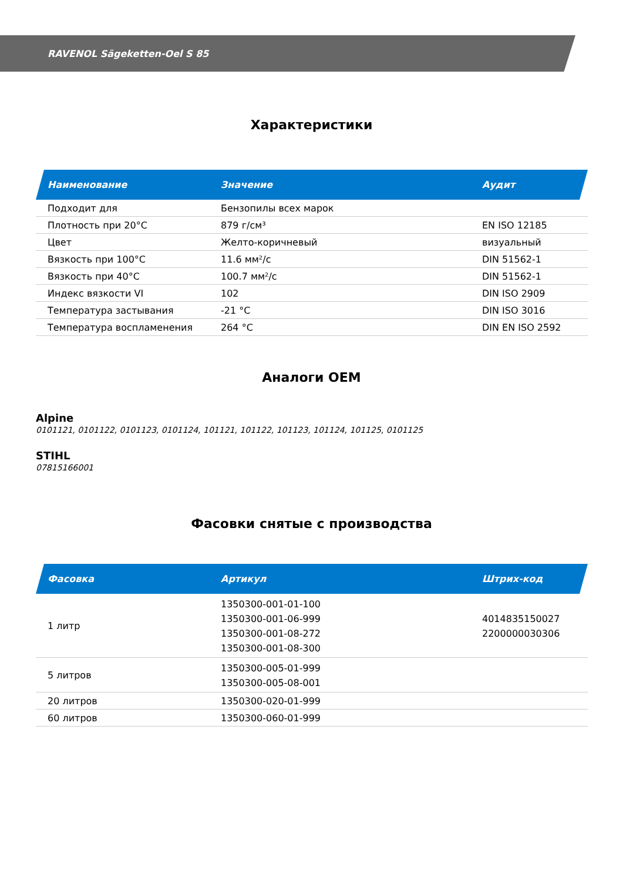RAVENOL Sägeketten-Oel S 85
Характеристики
| Наименование | Значение | Аудит |
| --- | --- | --- |
| Подходит для | Бензопилы всех марок | |
| Плотность при 20°C | 879 г/см³ | EN ISO 12185 |
| Цвет | Желто-коричневый | визуальный |
| Вязкость при 100°C | 11.6 мм²/с | DIN 51562-1 |
| Вязкость при 40°C | 100.7 мм²/с | DIN 51562-1 |
| Индекс вязкости VI | 102 | DIN ISO 2909 |
| Температура застывания | -21 °C | DIN ISO 3016 |
| Температура воспламенения | 264 °C | DIN EN ISO 2592 |
Аналоги OEM
Alpine
0101121, 0101122, 0101123, 0101124, 101121, 101122, 101123, 101124, 101125, 0101125
STIHL
07815166001
Фасовки снятые с производства
| Фасовка | Артикул | Штрих-код |
| --- | --- | --- |
| 1 литр | 1350300-001-01-100 1350300-001-06-999 1350300-001-08-272 1350300-001-08-300 | 4014835150027 2200000030306 |
| 5 литров | 1350300-005-01-999 1350300-005-08-001 | |
| 20 литров | 1350300-020-01-999 | |
| 60 литров | 1350300-060-01-999 | |